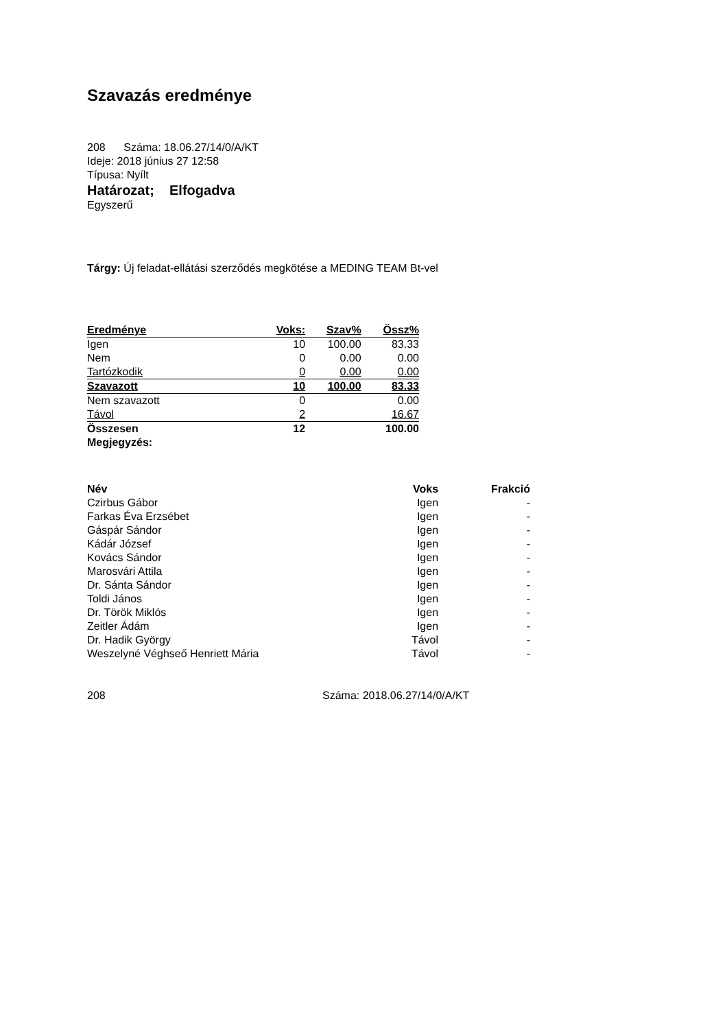Szavazás eredménye
208 Száma: 18.06.27/14/0/A/KT
Ideje: 2018 június 27 12:58
Típusa: Nyílt
Határozat; Elfogadva
Egyszerű
Tárgy: Új feladat-ellátási szerződés megkötése a MEDING TEAM Bt-vel
| Eredménye | Voks: | Szav% | Össz% |
| --- | --- | --- | --- |
| Igen | 10 | 100.00 | 83.33 |
| Nem | 0 | 0.00 | 0.00 |
| Tartózkodik | 0 | 0.00 | 0.00 |
| Szavazott | 10 | 100.00 | 83.33 |
| Nem szavazott | 0 | | 0.00 |
| Távol | 2 | | 16.67 |
| Összesen | 12 | | 100.00 |
Megjegyzés:
| Név | Voks | Frakció |
| --- | --- | --- |
| Czirbus Gábor | Igen | - |
| Farkas Éva Erzsébet | Igen | - |
| Gáspár Sándor | Igen | - |
| Kádár József | Igen | - |
| Kovács Sándor | Igen | - |
| Marosvári Attila | Igen | - |
| Dr. Sánta Sándor | Igen | - |
| Toldi János | Igen | - |
| Dr. Török Miklós | Igen | - |
| Zeitler Ádám | Igen | - |
| Dr. Hadik György | Távol | - |
| Weszelyné Véghseő Henriett Mária | Távol | - |
208 Száma: 2018.06.27/14/0/A/KT